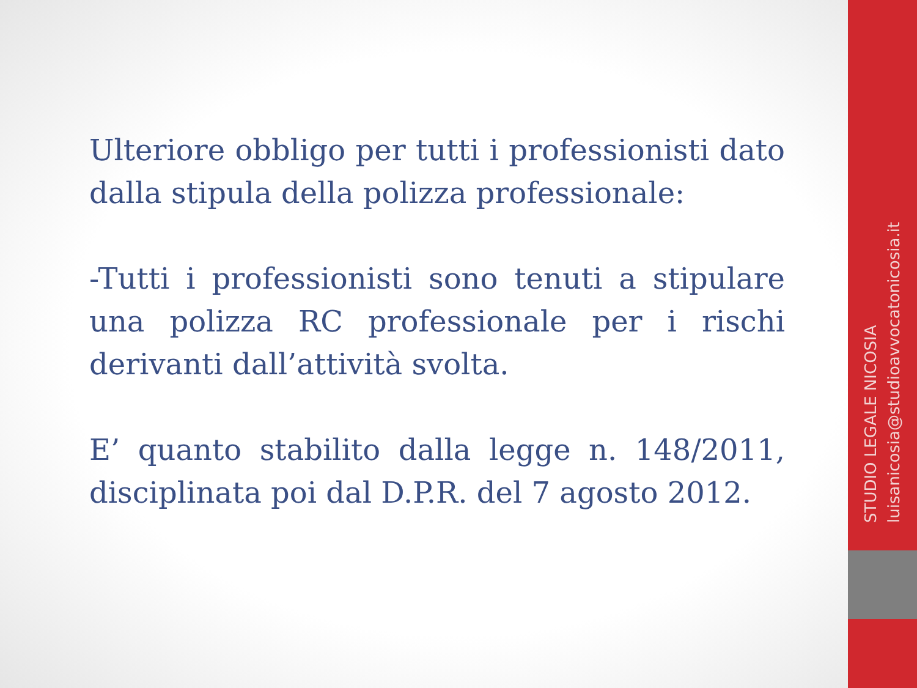Ulteriore obbligo per tutti i professionisti dato dalla stipula della polizza professionale:
-Tutti i professionisti sono tenuti a stipulare una polizza RC professionale per i rischi derivanti dall’attività svolta.
E’ quanto stabilito dalla legge n. 148/2011, disciplinata poi dal D.P.R. del 7 agosto 2012.
STUDIO LEGALE NICOSIA
luisanicosia@studioavvocatonicosia.it